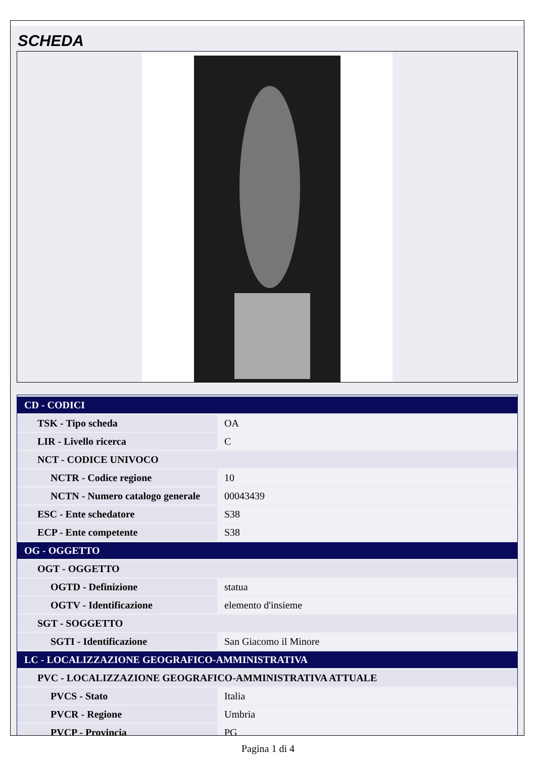SCHEDA
| CD - CODICI | |
| TSK - Tipo scheda | OA |
| LIR - Livello ricerca | C |
| NCT - CODICE UNIVOCO | |
| NCTR - Codice regione | 10 |
| NCTN - Numero catalogo generale | 00043439 |
| ESC - Ente schedatore | S38 |
| ECP - Ente competente | S38 |
| OG - OGGETTO | |
| OGT - OGGETTO | |
| OGTD - Definizione | statua |
| OGTV - Identificazione | elemento d'insieme |
| SGT - SOGGETTO | |
| SGTI - Identificazione | San Giacomo il Minore |
| LC - LOCALIZZAZIONE GEOGRAFICO-AMMINISTRATIVA | |
| PVC - LOCALIZZAZIONE GEOGRAFICO-AMMINISTRATIVA ATTUALE | |
| PVCS - Stato | Italia |
| PVCR - Regione | Umbria |
| PVCP - Provincia | PG |
Pagina 1 di 4